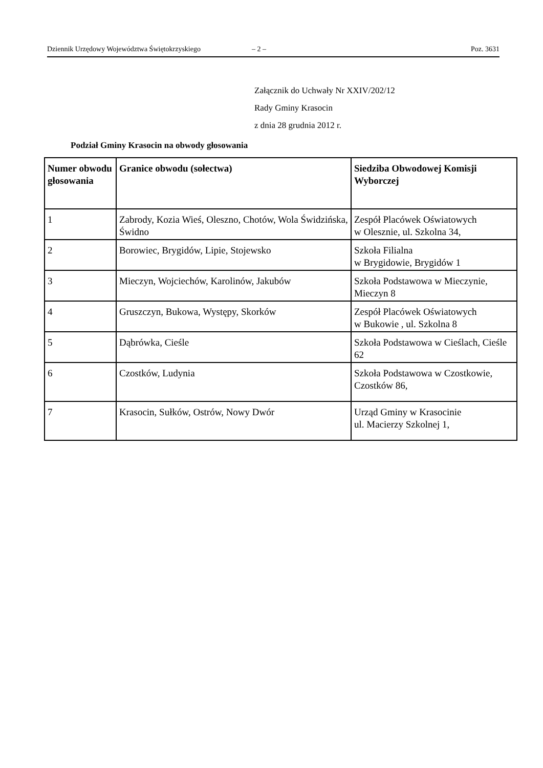Dziennik Urzędowy Województwa Świętokrzyskiego – 2 – Poz. 3631
Załącznik do Uchwały Nr XXIV/202/12
Rady Gminy Krasocin
z dnia 28 grudnia 2012 r.
Podział Gminy Krasocin na obwody głosowania
| Numer obwodu głosowania | Granice obwodu (sołectwa) | Siedziba Obwodowej Komisji Wyborczej |
| --- | --- | --- |
| 1 | Zabrody, Kozia Wieś, Oleszno, Chotów, Wola Świdzińska, Świdno | Zespół Placówek Oświatowych w Olesznie, ul. Szkolna 34, |
| 2 | Borowiec, Brygidów, Lipie, Stojewsko | Szkoła Filialna w Brygidowie, Brygidów 1 |
| 3 | Mieczyn, Wojciechów, Karolinów, Jakubów | Szkoła Podstawowa w Mieczynie, Mieczyn 8 |
| 4 | Gruszczyn, Bukowa, Występy, Skorków | Zespół Placówek Oświatowych w Bukowie , ul. Szkolna 8 |
| 5 | Dąbrówka, Cieśle | Szkoła Podstawowa w Cieślach, Cieśle 62 |
| 6 | Czostków, Ludynia | Szkoła Podstawowa w Czostkowie, Czostków 86, |
| 7 | Krasocin, Sułków, Ostrów, Nowy Dwór | Urząd Gminy w Krasocinie ul. Macierzy Szkolnej 1, |